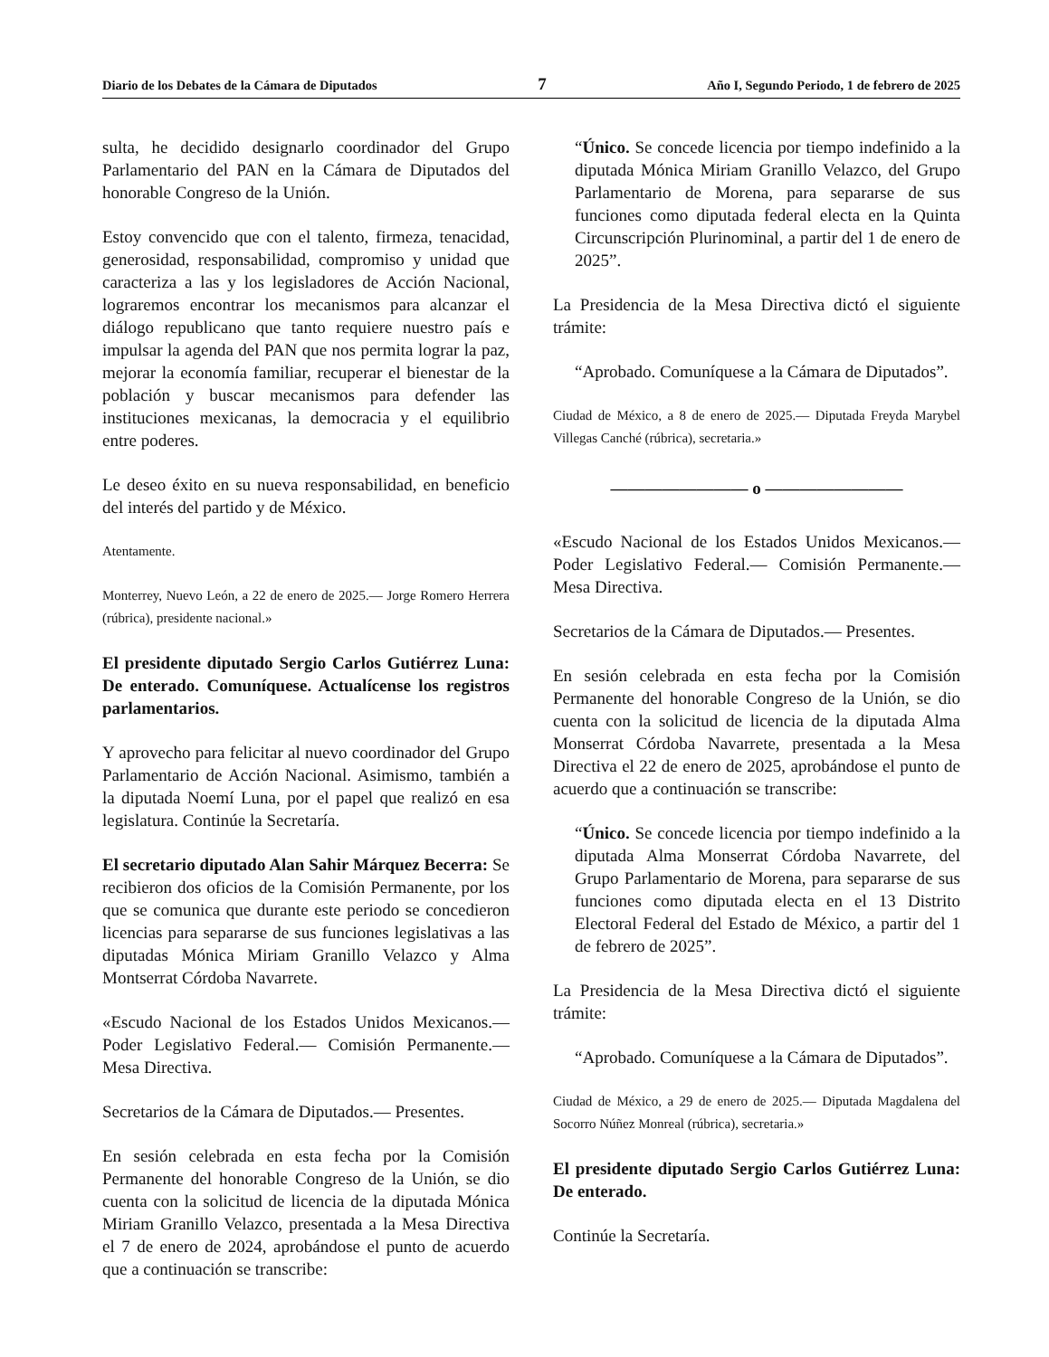Diario de los Debates de la Cámara de Diputados 7 Año I, Segundo Periodo, 1 de febrero de 2025
sulta, he decidido designarlo coordinador del Grupo Parlamentario del PAN en la Cámara de Diputados del honorable Congreso de la Unión.
Estoy convencido que con el talento, firmeza, tenacidad, generosidad, responsabilidad, compromiso y unidad que caracteriza a las y los legisladores de Acción Nacional, lograremos encontrar los mecanismos para alcanzar el diálogo republicano que tanto requiere nuestro país e impulsar la agenda del PAN que nos permita lograr la paz, mejorar la economía familiar, recuperar el bienestar de la población y buscar mecanismos para defender las instituciones mexicanas, la democracia y el equilibrio entre poderes.
Le deseo éxito en su nueva responsabilidad, en beneficio del interés del partido y de México.
Atentamente.
Monterrey, Nuevo León, a 22 de enero de 2025.— Jorge Romero Herrera (rúbrica), presidente nacional.»
El presidente diputado Sergio Carlos Gutiérrez Luna: De enterado. Comuníquese. Actualícense los registros parlamentarios.
Y aprovecho para felicitar al nuevo coordinador del Grupo Parlamentario de Acción Nacional. Asimismo, también a la diputada Noemí Luna, por el papel que realizó en esa legislatura. Continúe la Secretaría.
El secretario diputado Alan Sahir Márquez Becerra: Se recibieron dos oficios de la Comisión Permanente, por los que se comunica que durante este periodo se concedieron licencias para separarse de sus funciones legislativas a las diputadas Mónica Miriam Granillo Velazco y Alma Montserrat Córdoba Navarrete.
«Escudo Nacional de los Estados Unidos Mexicanos.— Poder Legislativo Federal.— Comisión Permanente.— Mesa Directiva.
Secretarios de la Cámara de Diputados.— Presentes.
En sesión celebrada en esta fecha por la Comisión Permanente del honorable Congreso de la Unión, se dio cuenta con la solicitud de licencia de la diputada Mónica Miriam Granillo Velazco, presentada a la Mesa Directiva el 7 de enero de 2024, aprobándose el punto de acuerdo que a continuación se transcribe:
“Único. Se concede licencia por tiempo indefinido a la diputada Mónica Miriam Granillo Velazco, del Grupo Parlamentario de Morena, para separarse de sus funciones como diputada federal electa en la Quinta Circunscripción Plurinominal, a partir del 1 de enero de 2025”.
La Presidencia de la Mesa Directiva dictó el siguiente trámite:
“Aprobado. Comuníquese a la Cámara de Diputados”.
Ciudad de México, a 8 de enero de 2025.— Diputada Freyda Marybel Villegas Canché (rúbrica), secretaria.»
———————— o ————————
«Escudo Nacional de los Estados Unidos Mexicanos.— Poder Legislativo Federal.— Comisión Permanente.— Mesa Directiva.
Secretarios de la Cámara de Diputados.— Presentes.
En sesión celebrada en esta fecha por la Comisión Permanente del honorable Congreso de la Unión, se dio cuenta con la solicitud de licencia de la diputada Alma Monserrat Córdoba Navarrete, presentada a la Mesa Directiva el 22 de enero de 2025, aprobándose el punto de acuerdo que a continuación se transcribe:
“Único. Se concede licencia por tiempo indefinido a la diputada Alma Monserrat Córdoba Navarrete, del Grupo Parlamentario de Morena, para separarse de sus funciones como diputada electa en el 13 Distrito Electoral Federal del Estado de México, a partir del 1 de febrero de 2025”.
La Presidencia de la Mesa Directiva dictó el siguiente trámite:
“Aprobado. Comuníquese a la Cámara de Diputados”.
Ciudad de México, a 29 de enero de 2025.— Diputada Magdalena del Socorro Núñez Monreal (rúbrica), secretaria.»
El presidente diputado Sergio Carlos Gutiérrez Luna: De enterado.
Continúe la Secretaría.